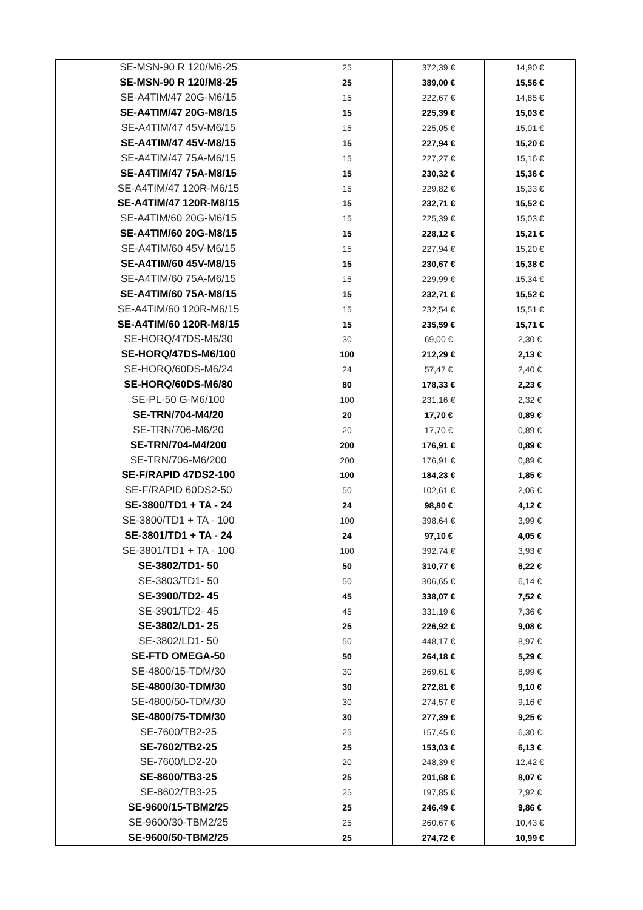| SE-MSN-90 R 120/M6-25 | 25 | 372,39 € | 14,90 € |
| SE-MSN-90 R 120/M8-25 | 25 | 389,00 € | 15,56 € |
| SE-A4TIM/47 20G-M6/15 | 15 | 222,67 € | 14,85 € |
| SE-A4TIM/47 20G-M8/15 | 15 | 225,39 € | 15,03 € |
| SE-A4TIM/47 45V-M6/15 | 15 | 225,05 € | 15,01 € |
| SE-A4TIM/47 45V-M8/15 | 15 | 227,94 € | 15,20 € |
| SE-A4TIM/47 75A-M6/15 | 15 | 227,27 € | 15,16 € |
| SE-A4TIM/47 75A-M8/15 | 15 | 230,32 € | 15,36 € |
| SE-A4TIM/47 120R-M6/15 | 15 | 229,82 € | 15,33 € |
| SE-A4TIM/47 120R-M8/15 | 15 | 232,71 € | 15,52 € |
| SE-A4TIM/60 20G-M6/15 | 15 | 225,39 € | 15,03 € |
| SE-A4TIM/60 20G-M8/15 | 15 | 228,12 € | 15,21 € |
| SE-A4TIM/60 45V-M6/15 | 15 | 227,94 € | 15,20 € |
| SE-A4TIM/60 45V-M8/15 | 15 | 230,67 € | 15,38 € |
| SE-A4TIM/60 75A-M6/15 | 15 | 229,99 € | 15,34 € |
| SE-A4TIM/60 75A-M8/15 | 15 | 232,71 € | 15,52 € |
| SE-A4TIM/60 120R-M6/15 | 15 | 232,54 € | 15,51 € |
| SE-A4TIM/60 120R-M8/15 | 15 | 235,59 € | 15,71 € |
| SE-HORQ/47DS-M6/30 | 30 | 69,00 € | 2,30 € |
| SE-HORQ/47DS-M6/100 | 100 | 212,29 € | 2,13 € |
| SE-HORQ/60DS-M6/24 | 24 | 57,47 € | 2,40 € |
| SE-HORQ/60DS-M6/80 | 80 | 178,33 € | 2,23 € |
| SE-PL-50 G-M6/100 | 100 | 231,16 € | 2,32 € |
| SE-TRN/704-M4/20 | 20 | 17,70 € | 0,89 € |
| SE-TRN/706-M6/20 | 20 | 17,70 € | 0,89 € |
| SE-TRN/704-M4/200 | 200 | 176,91 € | 0,89 € |
| SE-TRN/706-M6/200 | 200 | 176,91 € | 0,89 € |
| SE-F/RAPID 47DS2-100 | 100 | 184,23 € | 1,85 € |
| SE-F/RAPID 60DS2-50 | 50 | 102,61 € | 2,06 € |
| SE-3800/TD1 + TA - 24 | 24 | 98,80 € | 4,12 € |
| SE-3800/TD1 + TA - 100 | 100 | 398,64 € | 3,99 € |
| SE-3801/TD1 + TA - 24 | 24 | 97,10 € | 4,05 € |
| SE-3801/TD1 + TA - 100 | 100 | 392,74 € | 3,93 € |
| SE-3802/TD1- 50 | 50 | 310,77 € | 6,22 € |
| SE-3803/TD1- 50 | 50 | 306,65 € | 6,14 € |
| SE-3900/TD2- 45 | 45 | 338,07 € | 7,52 € |
| SE-3901/TD2- 45 | 45 | 331,19 € | 7,36 € |
| SE-3802/LD1- 25 | 25 | 226,92 € | 9,08 € |
| SE-3802/LD1- 50 | 50 | 448,17 € | 8,97 € |
| SE-FTD OMEGA-50 | 50 | 264,18 € | 5,29 € |
| SE-4800/15-TDM/30 | 30 | 269,61 € | 8,99 € |
| SE-4800/30-TDM/30 | 30 | 272,81 € | 9,10 € |
| SE-4800/50-TDM/30 | 30 | 274,57 € | 9,16 € |
| SE-4800/75-TDM/30 | 30 | 277,39 € | 9,25 € |
| SE-7600/TB2-25 | 25 | 157,45 € | 6,30 € |
| SE-7602/TB2-25 | 25 | 153,03 € | 6,13 € |
| SE-7600/LD2-20 | 20 | 248,39 € | 12,42 € |
| SE-8600/TB3-25 | 25 | 201,68 € | 8,07 € |
| SE-8602/TB3-25 | 25 | 197,85 € | 7,92 € |
| SE-9600/15-TBM2/25 | 25 | 246,49 € | 9,86 € |
| SE-9600/30-TBM2/25 | 25 | 260,67 € | 10,43 € |
| SE-9600/50-TBM2/25 | 25 | 274,72 € | 10,99 € |